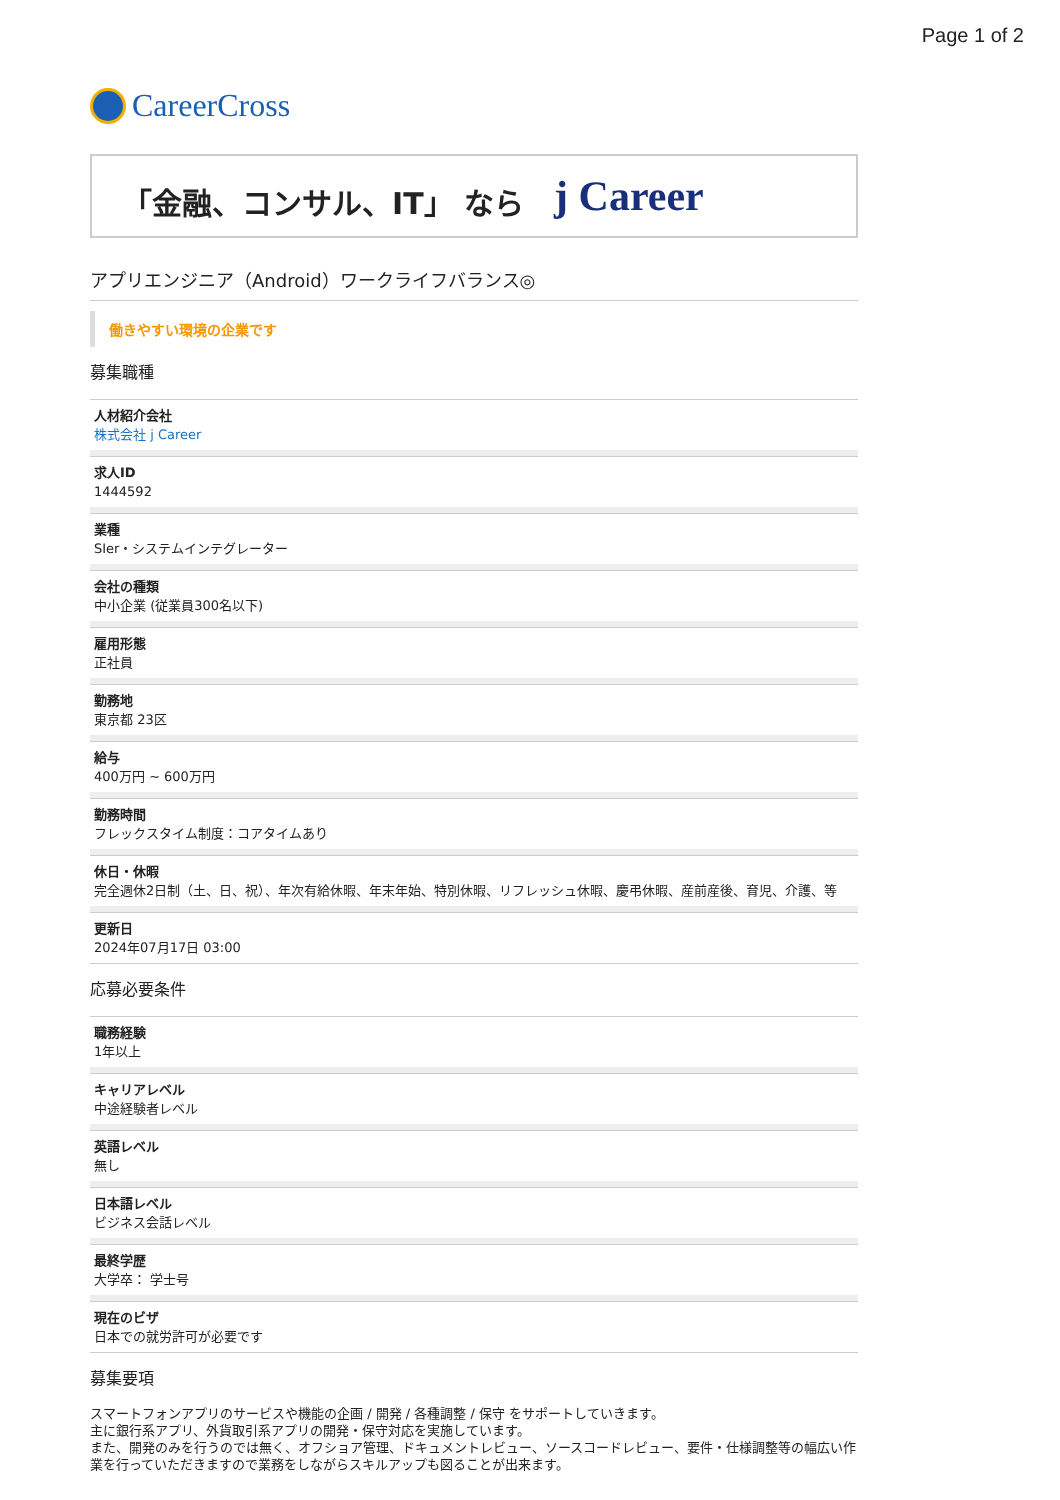Page 1 of 2
CareerCross
「金融、コンサル、IT」 なら j Career
アプリエンジニア（Android）ワークライフバランス◎
働きやすい環境の企業です
募集職種
人材紹介会社
株式会社 j Career
求人ID
1444592
業種
SIer・システムインテグレーター
会社の種類
中小企業 (従業員300名以下)
雇用形態
正社員
勤務地
東京都 23区
給与
400万円 ~ 600万円
勤務時間
フレックスタイム制度：コアタイムあり
休日・休暇
完全週休2日制（土、日、祝）、年次有給休暇、年末年始、特別休暇、リフレッシュ休暇、慶弔休暇、産前産後、育児、介護、等
更新日
2024年07月17日 03:00
応募必要条件
職務経験
1年以上
キャリアレベル
中途経験者レベル
英語レベル
無し
日本語レベル
ビジネス会話レベル
最終学歴
大学卒： 学士号
現在のビザ
日本での就労許可が必要です
募集要項
スマートフォンアプリのサービスや機能の企画 / 開発 / 各種調整 / 保守 をサポートしていきます。
主に銀行系アプリ、外貨取引系アプリの開発・保守対応を実施しています。
また、開発のみを行うのでは無く、オフショア管理、ドキュメントレビュー、ソースコードレビュー、要件・仕様調整等の幅広い作業を行っていただきますので業務をしながらスキルアップも図ることが出来ます。